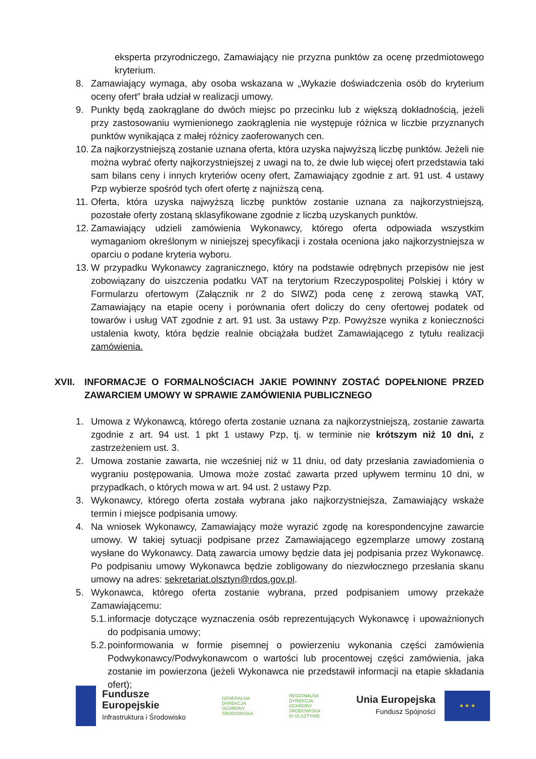eksperta przyrodniczego, Zamawiający nie przyzna punktów za ocenę przedmiotowego kryterium.
8. Zamawiający wymaga, aby osoba wskazana w „Wykazie doświadczenia osób do kryterium oceny ofert” brała udział w realizacji umowy.
9. Punkty będą zaokrąglane do dwóch miejsc po przecinku lub z większą dokładnością, jeżeli przy zastosowaniu wymienionego zaokrąglenia nie występuje różnica w liczbie przyznanych punktów wynikająca z małej różnicy zaoferowanych cen.
10. Za najkorzystniejszą zostanie uznana oferta, która uzyska najwyższą liczbę punktów. Jeżeli nie można wybrać oferty najkorzystniejszej z uwagi na to, że dwie lub więcej ofert przedstawia taki sam bilans ceny i innych kryteriów oceny ofert, Zamawiający zgodnie z art. 91 ust. 4 ustawy Pzp wybierze spośród tych ofert ofertę z najniższą ceną.
11. Oferta, która uzyska najwyższą liczbę punktów zostanie uznana za najkorzystniejszą, pozostałe oferty zostaną sklasyfikowane zgodnie z liczbą uzyskanych punktów.
12. Zamawiający udzieli zamówienia Wykonawcy, którego oferta odpowiada wszystkim wymaganiom określonym w niniejszej specyfikacji i została oceniona jako najkorzystniejsza w oparciu o podane kryteria wyboru.
13. W przypadku Wykonawcy zagranicznego, który na podstawie odrębnych przepisów nie jest zobowiązany do uiszczenia podatku VAT na terytorium Rzeczypospolitej Polskiej i który w Formularzu ofertowym (Załącznik nr 2 do SIWZ) poda cenę z zerową stawką VAT, Zamawiający na etapie oceny i porównania ofert doliczy do ceny ofertowej podatek od towarów i usług VAT zgodnie z art. 91 ust. 3a ustawy Pzp. Powyższe wynika z konieczności ustalenia kwoty, która będzie realnie obciążała budżet Zamawiającego z tytułu realizacji zamówienia.
XVII. INFORMACJE O FORMALNOŚCIACH JAKIE POWINNY ZOSTAĆ DOPEŁNIONE PRZED ZAWARCIEM UMOWY W SPRAWIE ZAMÓWIENIA PUBLICZNEGO
1. Umowa z Wykonawcą, którego oferta zostanie uznana za najkorzystniejszą, zostanie zawarta zgodnie z art. 94 ust. 1 pkt 1 ustawy Pzp, tj. w terminie nie krótszym niż 10 dni, z zastrzeżeniem ust. 3.
2. Umowa zostanie zawarta, nie wcześniej niż w 11 dniu, od daty przesłania zawiadomienia o wygraniu postępowania. Umowa może zostać zawarta przed upływem terminu 10 dni, w przypadkach, o których mowa w art. 94 ust. 2 ustawy Pzp.
3. Wykonawcy, którego oferta została wybrana jako najkorzystniejsza, Zamawiający wskaże termin i miejsce podpisania umowy.
4. Na wniosek Wykonawcy, Zamawiający może wyrazić zgodę na korespondencyjne zawarcie umowy. W takiej sytuacji podpisane przez Zamawiającego egzemplarze umowy zostaną wysłane do Wykonawcy. Datą zawarcia umowy będzie data jej podpisania przez Wykonawcę. Po podpisaniu umowy Wykonawca będzie zobligowany do niezwłocznego przesłania skanu umowy na adres: sekretariat.olsztyn@rdos.gov.pl.
5. Wykonawca, którego oferta zostanie wybrana, przed podpisaniem umowy przekaże Zamawiającemu:
5.1. informacje dotyczące wyznaczenia osób reprezentujących Wykonawcę i upoważnionych do podpisania umowy;
5.2. poinformowania w formie pisemnej o powierzeniu wykonania części zamówienia Podwykonawcy/Podwykonawcom o wartości lub procentowej części zamówienia, jaka zostanie im powierzona (jeżeli Wykonawca nie przedstawił informacji na etapie składania ofert);
Fundusze
Europejskie
Infrastruktura i Środowisko
GENERALNA
DYREKCJA
OCHRONY
ŚRODOWISKA
REGIONALNA
DYREKCJA
OCHRONY
ŚRODOWISKA
W OLSZTYNIE
Unia Europejska
Fundusz Spójności
★ ★ ★